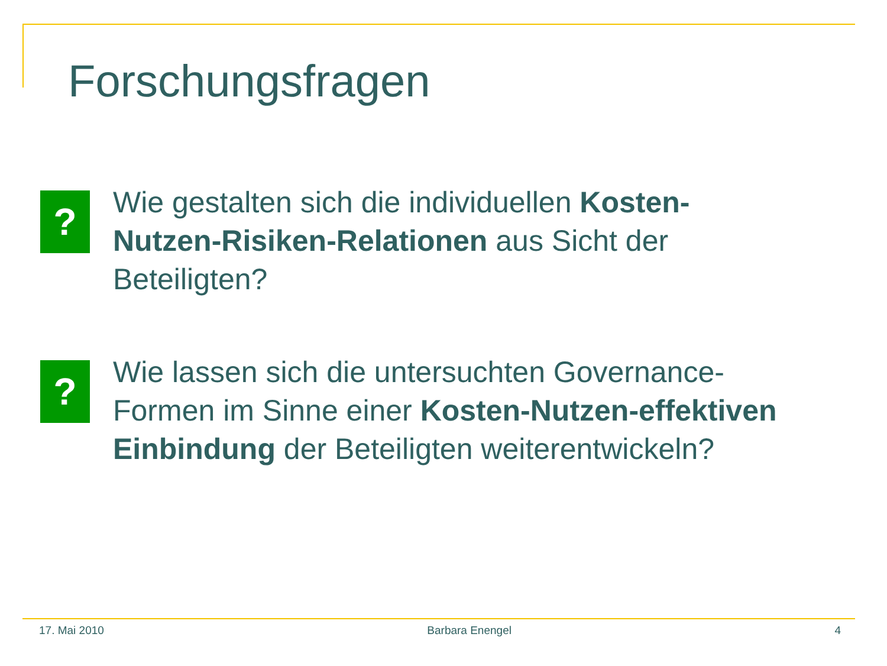Forschungsfragen
?
Wie gestalten sich die individuellen Kosten-Nutzen-Risiken-Relationen aus Sicht der Beteiligten?
?
Wie lassen sich die untersuchten Governance-Formen im Sinne einer Kosten-Nutzen-effektiven Einbindung der Beteiligten weiterentwickeln?
17. Mai 2010 Barbara Enengel 4